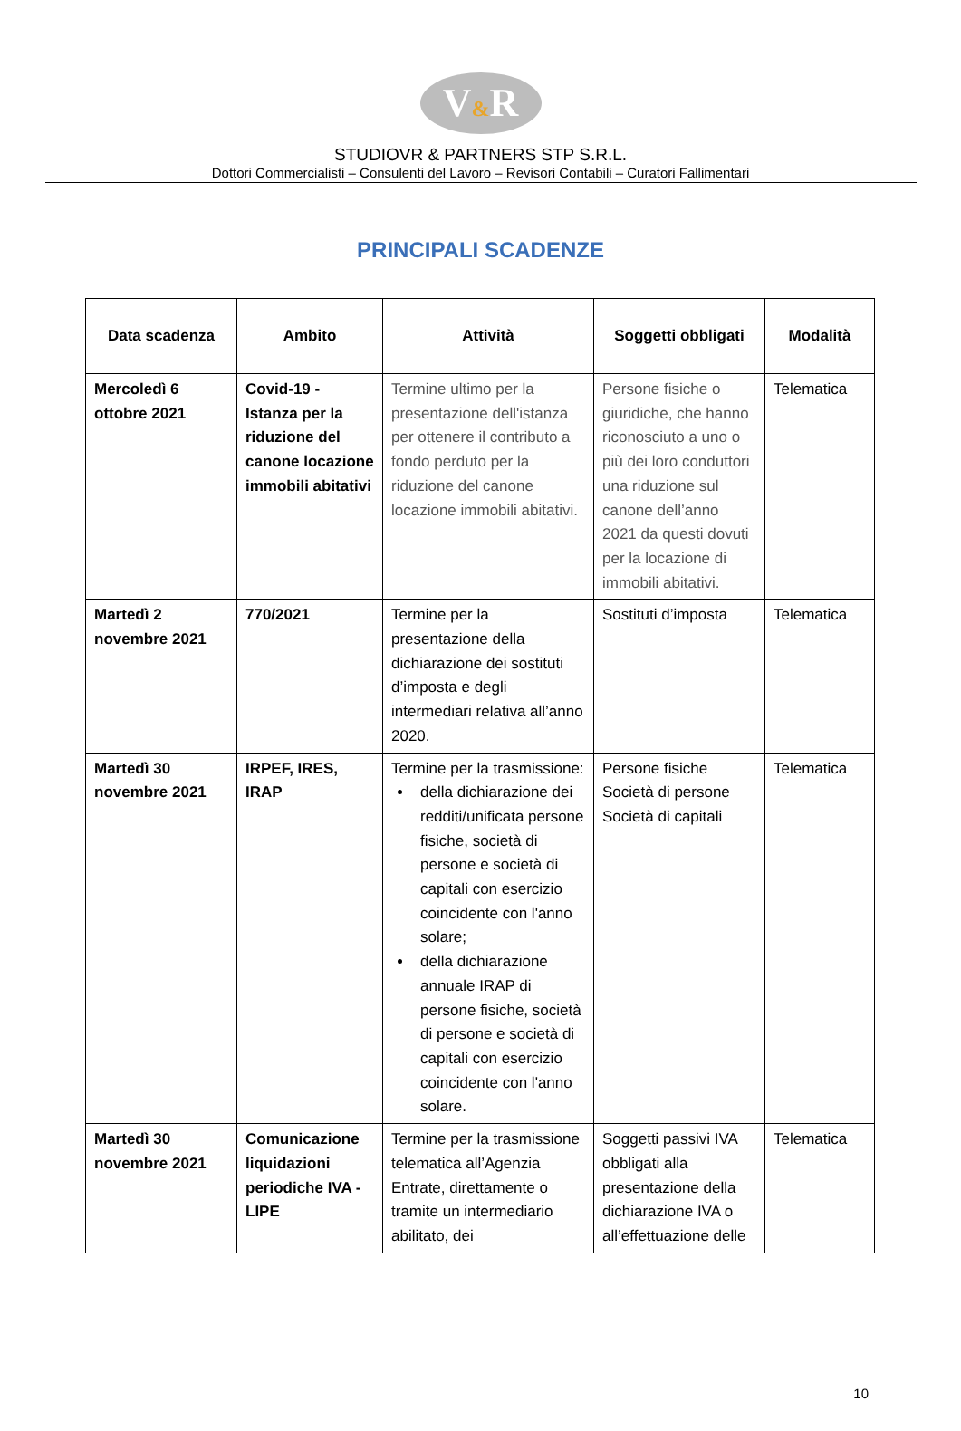V&R
STUDIOVR & PARTNERS STP S.R.L.
Dottori Commercialisti – Consulenti del Lavoro – Revisori Contabili – Curatori Fallimentari
PRINCIPALI SCADENZE
| Data scadenza | Ambito | Attività | Soggetti obbligati | Modalità |
| --- | --- | --- | --- | --- |
| Mercoledì 6 ottobre 2021 | Covid-19 - Istanza per la riduzione del canone locazione immobili abitativi | Termine ultimo per la presentazione dell'istanza per ottenere il contributo a fondo perduto per la riduzione del canone locazione immobili abitativi. | Persone fisiche o giuridiche, che hanno riconosciuto a uno o più dei loro conduttori una riduzione sul canone dell’anno 2021 da questi dovuti per la locazione di immobili abitativi. | Telematica |
| Martedì 2 novembre 2021 | 770/2021 | Termine per la presentazione della dichiarazione dei sostituti d’imposta e degli intermediari relativa all’anno 2020. | Sostituti d’imposta | Telematica |
| Martedì 30 novembre 2021 | IRPEF, IRES, IRAP | Termine per la trasmissione: della dichiarazione dei redditi/unificata persone fisiche, società di persone e società di capitali con esercizio coincidente con l'anno solare; della dichiarazione annuale IRAP di persone fisiche, società di persone e società di capitali con esercizio coincidente con l'anno solare. | Persone fisiche Società di persone Società di capitali | Telematica |
| Martedì 30 novembre 2021 | Comunicazione liquidazioni periodiche IVA - LIPE | Termine per la trasmissione telematica all’Agenzia Entrate, direttamente o tramite un intermediario abilitato, dei | Soggetti passivi IVA obbligati alla presentazione della dichiarazione IVA o all’effettuazione delle | Telematica |
10